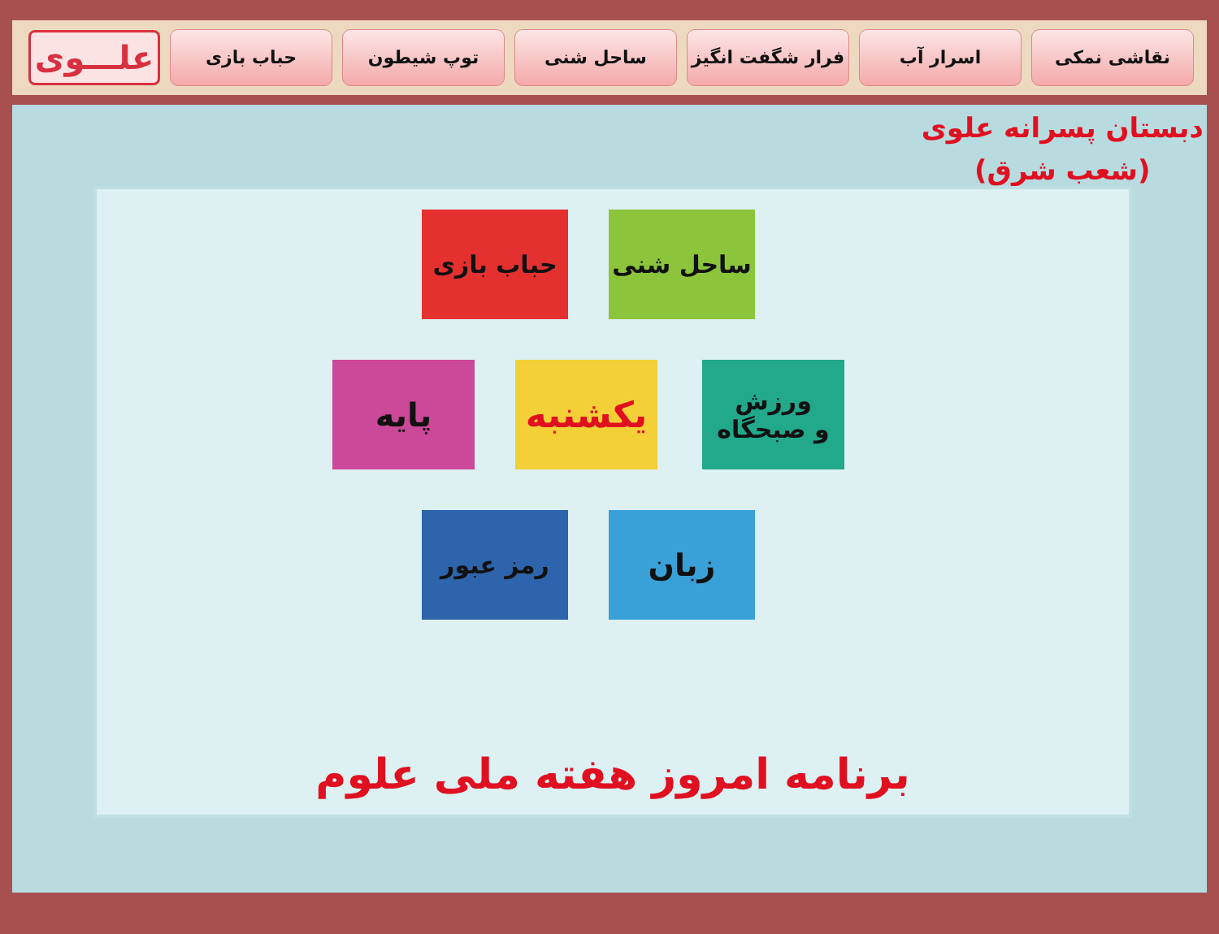علـــوی
حباب بازی توپ شیطون ساحل شنی فرار شگفت انگیز اسرار آب نقاشی نمکی
دبستان پسرانه علوی
(شعب شرق)
حباب بازی ساحل شنی
پایه یکشنبه
ورزش
و صبحگاه
رمز عبور زبان
برنامه امروز هفته ملی علوم